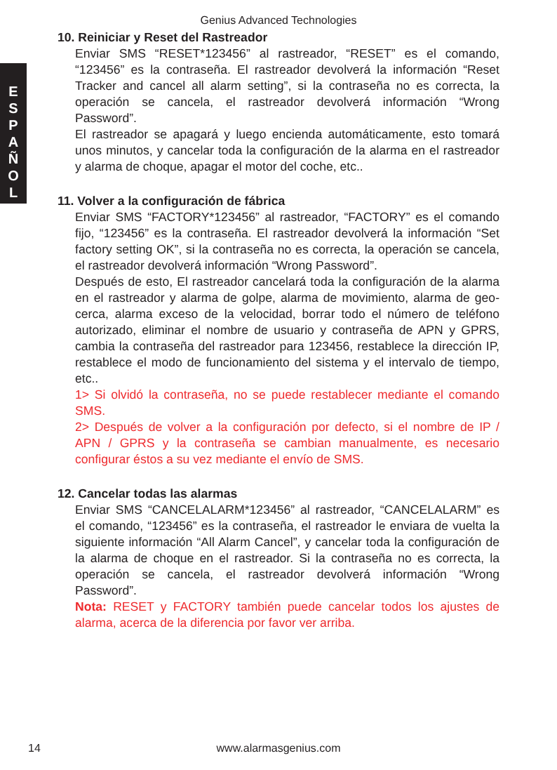Genius Advanced Technologies
E
S
P
A
Ñ
O
L
10. Reiniciar y Reset del Rastreador
Enviar SMS “RESET*123456” al rastreador, “RESET” es el comando, “123456” es la contraseña. El rastreador devolverá la información “Reset Tracker and cancel all alarm setting”, si la contraseña no es correcta, la operación se cancela, el rastreador devolverá información “Wrong Password”.
El rastreador se apagará y luego encienda automáticamente, esto tomará unos minutos, y cancelar toda la configuración de la alarma en el rastreador y alarma de choque, apagar el motor del coche, etc..
11. Volver a la configuración de fábrica
Enviar SMS “FACTORY*123456” al rastreador, “FACTORY” es el comando fijo, “123456” es la contraseña. El rastreador devolverá la información “Set factory setting OK”, si la contraseña no es correcta, la operación se cancela, el rastreador devolverá información “Wrong Password”.
Después de esto, El rastreador cancelará toda la configuración de la alarma en el rastreador y alarma de golpe, alarma de movimiento, alarma de geo-cerca, alarma exceso de la velocidad, borrar todo el número de teléfono autorizado, eliminar el nombre de usuario y contraseña de APN y GPRS, cambia la contraseña del rastreador para 123456, restablece la dirección IP, restablece el modo de funcionamiento del sistema y el intervalo de tiempo, etc..
1> Si olvidó la contraseña, no se puede restablecer mediante el comando SMS.
2> Después de volver a la configuración por defecto, si el nombre de IP / APN / GPRS y la contraseña se cambian manualmente, es necesario configurar éstos a su vez mediante el envío de SMS.
12. Cancelar todas las alarmas
Enviar SMS “CANCELALARM*123456” al rastreador, “CANCELALARM” es el comando, “123456” es la contraseña, el rastreador le enviara de vuelta la siguiente información “All Alarm Cancel”, y cancelar toda la configuración de la alarma de choque en el rastreador. Si la contraseña no es correcta, la operación se cancela, el rastreador devolverá información “Wrong Password”.
Nota: RESET y FACTORY también puede cancelar todos los ajustes de alarma, acerca de la diferencia por favor ver arriba.
14
www.alarmasgenius.com